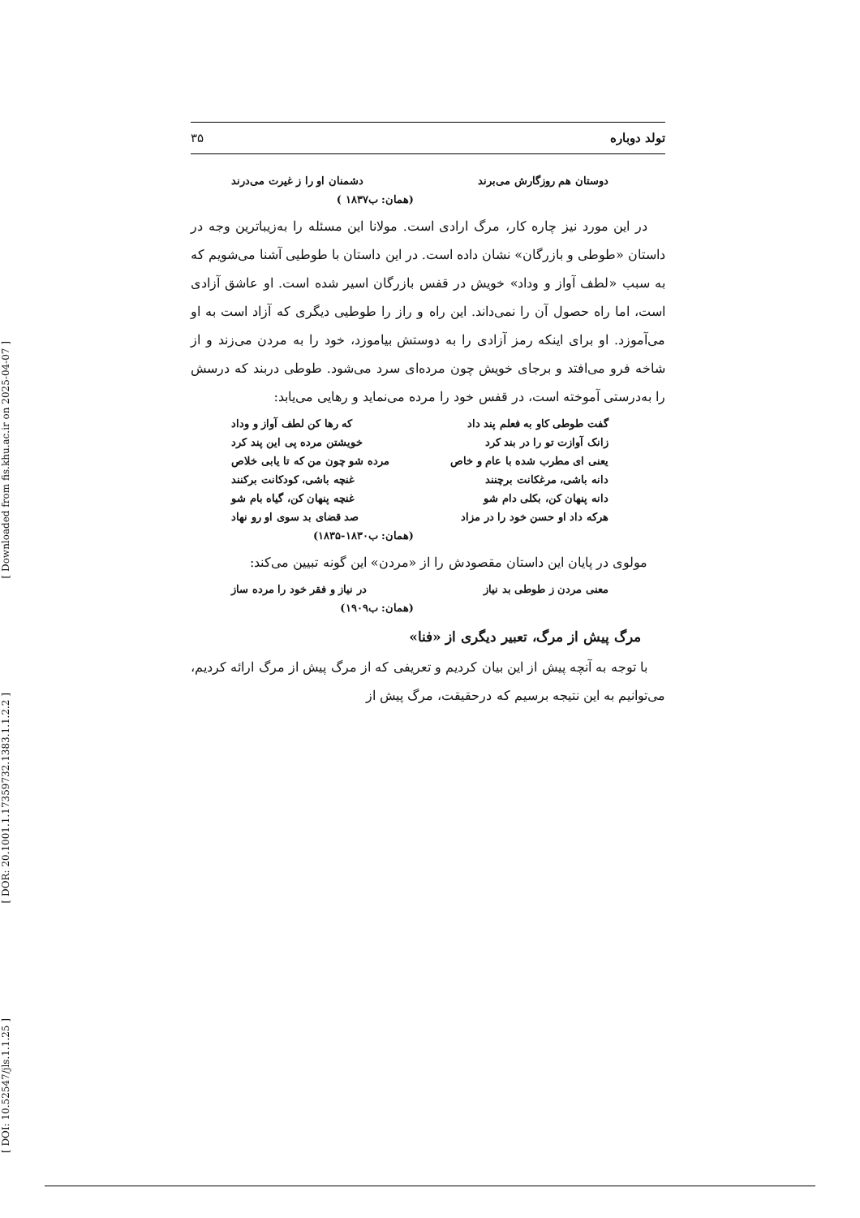[ Downloaded from fis.khu.ac.ir on 2025-04-07 ]
[ DOR: 20.1001.1.17359732.1383.1.1.2.2 ]
[ DOI: 10.52547/jls.1.1.25 ]
تولد دوباره ۳۵
دوستان هم روزگارش می‌برند دشمنان او را ز غیرت می‌درند
(همان: ب۱۸۳۷ )
در این مورد نیز چاره کار، مرگ ارادی است. مولانا این مسئله را به‌زیباترین وجه در داستان «طوطی و بازرگان» نشان داده است. در این داستان با طوطیی آشنا می‌شویم که به سبب «لطف آواز و وداد» خویش در قفس بازرگان اسیر شده است. او عاشق آزادی است، اما راه حصول آن را نمی‌داند. این راه و راز را طوطیی دیگری که آزاد است به او می‌آموزد. او برای اینکه رمز آزادی را به دوستش بیاموزد، خود را به مردن می‌زند و از شاخه فرو می‌افتد و برجای خویش چون مرده‌ای سرد می‌شود. طوطی دربند که درسش را به‌درستی آموخته است، در قفس خود را مرده می‌نماید و رهایی می‌یابد:
گفت طوطی کاو به فعلم پند داد که رها کن لطف آواز و وداد
زانک آوازت تو را در بند کرد خویشتن مرده پی این پند کرد
یعنی ای مطرب شده با عام و خاص مرده شو چون من که تا یابی خلاص
دانه باشی، مرغکانت برچنند غنچه باشی، کودکانت برکنند
دانه پنهان کن، بکلی دام شو غنچه پنهان کن، گیاه بام شو
هرکه داد او حسن خود را در مزاد صد قضای بد سوی او رو نهاد
(همان: ب۱۸۳۰-۱۸۳۵)
مولوی در پایان این داستان مقصودش را از «مردن» این گونه تبیین می‌کند:
معنی مردن ز طوطی بد نیاز در نیاز و فقر خود را مرده ساز
(همان: ب۱۹۰۹)
مرگ پیش از مرگ، تعبیر دیگری از «فنا»
با توجه به آنچه پیش از این بیان کردیم و تعریفی که از مرگ پیش از مرگ ارائه کردیم، می‌توانیم به این نتیجه برسیم که درحقیقت، مرگ پیش از